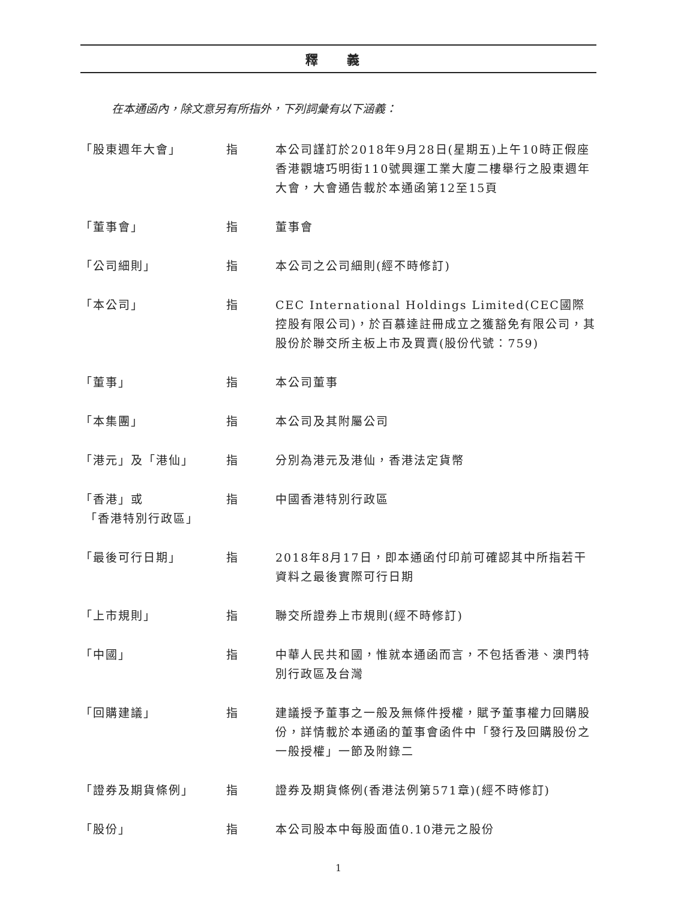釋 義
在本通函內，除文意另有所指外，下列詞彙有以下涵義：
| 「股東週年大會」 | 指 | 本公司謹訂於2018年9月28日(星期五)上午10時正假座香港觀塘巧明街110號興運工業大廈二樓舉行之股東週年大會，大會通告載於本通函第12至15頁 |
| 「董事會」 | 指 | 董事會 |
| 「公司細則」 | 指 | 本公司之公司細則(經不時修訂) |
| 「本公司」 | 指 | CEC International Holdings Limited(CEC國際控股有限公司)，於百慕達註冊成立之獲豁免有限公司，其股份於聯交所主板上市及買賣(股份代號：759) |
| 「董事」 | 指 | 本公司董事 |
| 「本集團」 | 指 | 本公司及其附屬公司 |
| 「港元」及「港仙」 | 指 | 分別為港元及港仙，香港法定貨幣 |
| 「香港」或 「香港特別行政區」 | 指 | 中國香港特別行政區 |
| 「最後可行日期」 | 指 | 2018年8月17日，即本通函付印前可確認其中所指若干資料之最後實際可行日期 |
| 「上市規則」 | 指 | 聯交所證券上市規則(經不時修訂) |
| 「中國」 | 指 | 中華人民共和國，惟就本通函而言，不包括香港、澳門特別行政區及台灣 |
| 「回購建議」 | 指 | 建議授予董事之一般及無條件授權，賦予董事權力回購股份，詳情載於本通函的董事會函件中「發行及回購股份之一般授權」一節及附錄二 |
| 「證券及期貨條例」 | 指 | 證券及期貨條例(香港法例第571章)(經不時修訂) |
| 「股份」 | 指 | 本公司股本中每股面值0.10港元之股份 |
1